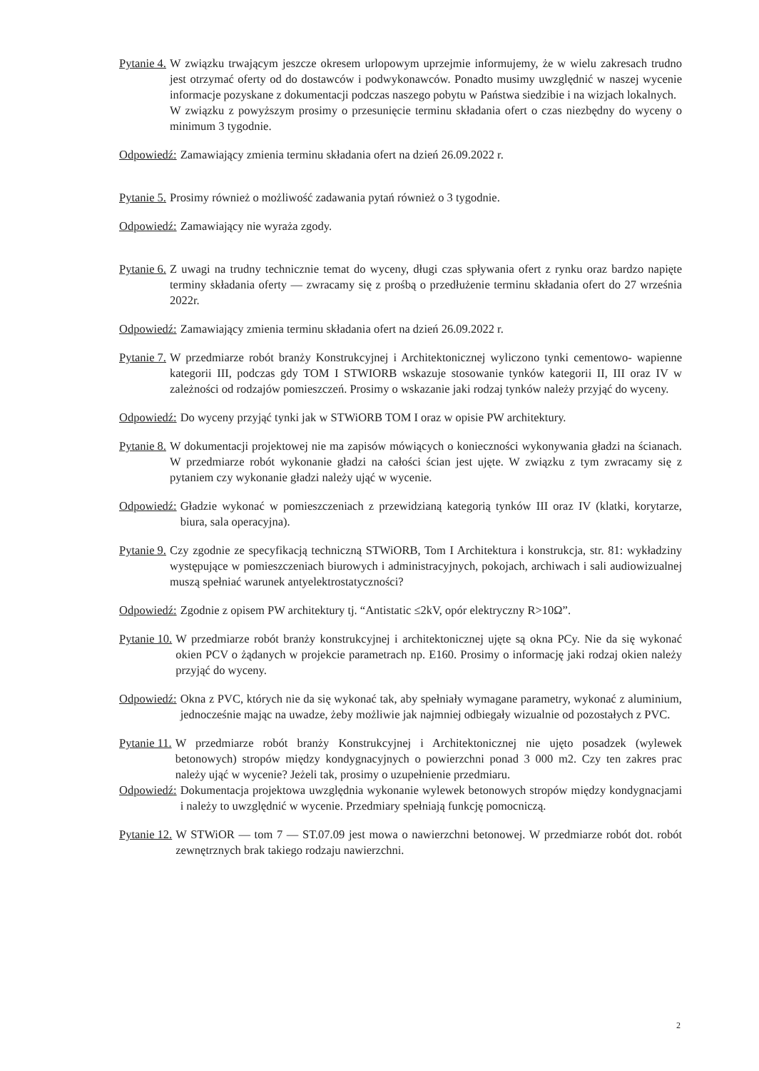Pytanie 4. W związku trwającym jeszcze okresem urlopowym uprzejmie informujemy, że w wielu zakresach trudno jest otrzymać oferty od do dostawców i podwykonawców. Ponadto musimy uwzględnić w naszej wycenie informacje pozyskane z dokumentacji podczas naszego pobytu w Państwa siedzibie i na wizjach lokalnych.
W związku z powyższym prosimy o przesunięcie terminu składania ofert o czas niezbędny do wyceny o minimum 3 tygodnie.
Odpowiedź: Zamawiający zmienia terminu składania ofert na dzień 26.09.2022 r.
Pytanie 5. Prosimy również o możliwość zadawania pytań również o 3 tygodnie.
Odpowiedź: Zamawiający nie wyraża zgody.
Pytanie 6. Z uwagi na trudny technicznie temat do wyceny, długi czas spływania ofert z rynku oraz bardzo napięte terminy składania oferty — zwracamy się z prośbą o przedłużenie terminu składania ofert do 27 września 2022r.
Odpowiedź: Zamawiający zmienia terminu składania ofert na dzień 26.09.2022 r.
Pytanie 7. W przedmiarze robót branży Konstrukcyjnej i Architektonicznej wyliczono tynki cementowo- wapienne kategorii III, podczas gdy TOM I STWIORB wskazuje stosowanie tynków kategorii II, III oraz IV w zależności od rodzajów pomieszczeń. Prosimy o wskazanie jaki rodzaj tynków należy przyjąć do wyceny.
Odpowiedź: Do wyceny przyjąć tynki jak w STWiORB TOM I oraz w opisie PW architektury.
Pytanie 8. W dokumentacji projektowej nie ma zapisów mówiących o konieczności wykonywania gładzi na ścianach. W przedmiarze robót wykonanie gładzi na całości ścian jest ujęte. W związku z tym zwracamy się z pytaniem czy wykonanie gładzi należy ująć w wycenie.
Odpowiedź: Gładzie wykonać w pomieszczeniach z przewidzianą kategorią tynków III oraz IV (klatki, korytarze, biura, sala operacyjna).
Pytanie 9. Czy zgodnie ze specyfikacją techniczną STWiORB, Tom I Architektura i konstrukcja, str. 81: wykładziny występujące w pomieszczeniach biurowych i administracyjnych, pokojach, archiwach i sali audiowizualnej muszą spełniać warunek antyelektrostatyczności?
Odpowiedź: Zgodnie z opisem PW architektury tj. “Antistatic ≤2kV, opór elektryczny R>10Ω”.
Pytanie 10. W przedmiarze robót branży konstrukcyjnej i architektonicznej ujęte są okna PCy. Nie da się wykonać okien PCV o żądanych w projekcie parametrach np. E160. Prosimy o informację jaki rodzaj okien należy przyjąć do wyceny.
Odpowiedź: Okna z PVC, których nie da się wykonać tak, aby spełniały wymagane parametry, wykonać z aluminium, jednocześnie mając na uwadze, żeby możliwie jak najmniej odbiegały wizualnie od pozostałych z PVC.
Pytanie 11. W przedmiarze robót branży Konstrukcyjnej i Architektonicznej nie ujęto posadzek (wylewek betonowych) stropów między kondygnacyjnych o powierzchni ponad 3 000 m2. Czy ten zakres prac należy ująć w wycenie? Jeżeli tak, prosimy o uzupełnienie przedmiaru.
Odpowiedź: Dokumentacja projektowa uwzględnia wykonanie wylewek betonowych stropów między kondygnacjami i należy to uwzględnić w wycenie. Przedmiary spełniają funkcję pomocniczą.
Pytanie 12. W STWiOR — tom 7 — ST.07.09 jest mowa o nawierzchni betonowej. W przedmiarze robót dot. robót zewnętrznych brak takiego rodzaju nawierzchni.
2